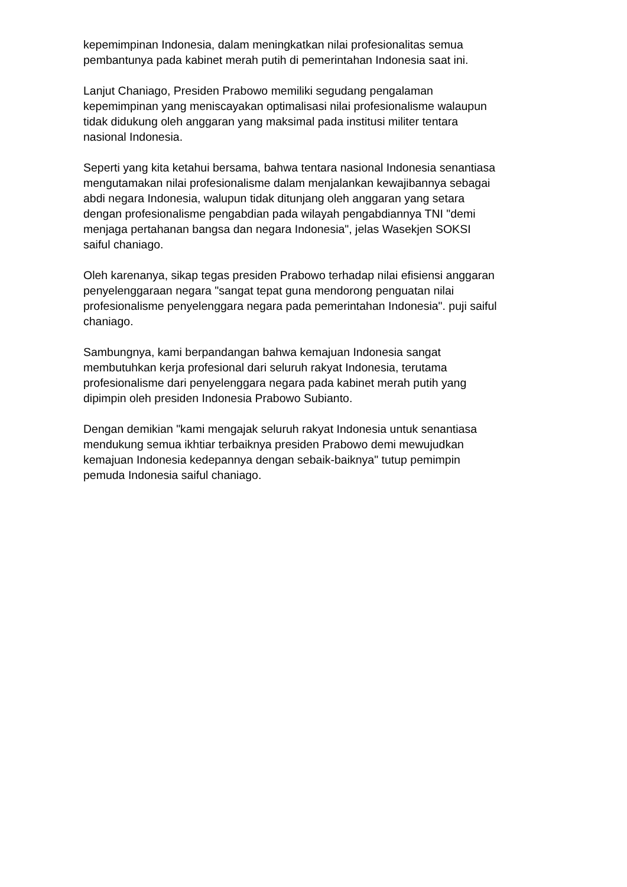kepemimpinan Indonesia, dalam meningkatkan nilai profesionalitas semua
pembantunya pada kabinet merah putih di pemerintahan Indonesia saat ini.
Lanjut Chaniago, Presiden Prabowo memiliki segudang pengalaman
kepemimpinan yang meniscayakan optimalisasi nilai profesionalisme walaupun
tidak didukung oleh anggaran yang maksimal pada institusi militer tentara
nasional Indonesia.
Seperti yang kita ketahui bersama, bahwa tentara nasional Indonesia senantiasa
mengutamakan nilai profesionalisme dalam menjalankan kewajibannya sebagai
abdi negara Indonesia, walupun tidak ditunjang oleh anggaran yang setara
dengan profesionalisme pengabdian pada wilayah pengabdiannya TNI "demi
menjaga pertahanan bangsa dan negara Indonesia", jelas Wasekjen SOKSI
saiful chaniago.
Oleh karenanya, sikap tegas presiden Prabowo terhadap nilai efisiensi anggaran
penyelenggaraan negara "sangat tepat guna mendorong penguatan nilai
profesionalisme penyelenggara negara pada pemerintahan Indonesia". puji saiful
chaniago.
Sambungnya, kami berpandangan bahwa kemajuan Indonesia sangat
membutuhkan kerja profesional dari seluruh rakyat Indonesia, terutama
profesionalisme dari penyelenggara negara pada kabinet merah putih yang
dipimpin oleh presiden Indonesia Prabowo Subianto.
Dengan demikian "kami mengajak seluruh rakyat Indonesia untuk senantiasa
mendukung semua ikhtiar terbaiknya presiden Prabowo demi mewujudkan
kemajuan Indonesia kedepannya dengan sebaik-baiknya" tutup pemimpin
pemuda Indonesia saiful chaniago.